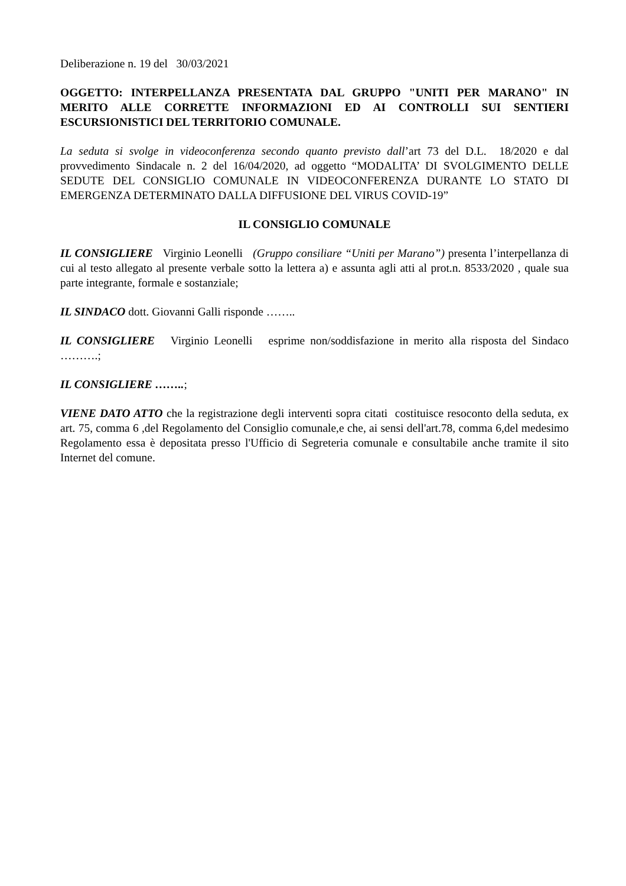Deliberazione n. 19 del 30/03/2021
OGGETTO: INTERPELLANZA PRESENTATA DAL GRUPPO "UNITI PER MARANO" IN MERITO ALLE CORRETTE INFORMAZIONI ED AI CONTROLLI SUI SENTIERI ESCURSIONISTICI DEL TERRITORIO COMUNALE.
La seduta si svolge in videoconferenza secondo quanto previsto dall’art 73 del D.L. 18/2020 e dal provvedimento Sindacale n. 2 del 16/04/2020, ad oggetto “MODALITA’ DI SVOLGIMENTO DELLE SEDUTE DEL CONSIGLIO COMUNALE IN VIDEOCONFERENZA DURANTE LO STATO DI EMERGENZA DETERMINATO DALLA DIFFUSIONE DEL VIRUS COVID-19”
IL CONSIGLIO COMUNALE
IL CONSIGLIERE Virginio Leonelli (Gruppo consiliare “Uniti per Marano”) presenta l’interpellanza di cui al testo allegato al presente verbale sotto la lettera a) e assunta agli atti al prot.n. 8533/2020 , quale sua parte integrante, formale e sostanziale;
IL SINDACO dott. Giovanni Galli risponde ……..
IL CONSIGLIERE Virginio Leonelli esprime non/soddisfazione in merito alla risposta del Sindaco ……….;
IL CONSIGLIERE ……..;
VIENE DATO ATTO che la registrazione degli interventi sopra citati costituisce resoconto della seduta, ex art. 75, comma 6 ,del Regolamento del Consiglio comunale,e che, ai sensi dell'art.78, comma 6,del medesimo Regolamento essa è depositata presso l'Ufficio di Segreteria comunale e consultabile anche tramite il sito Internet del comune.